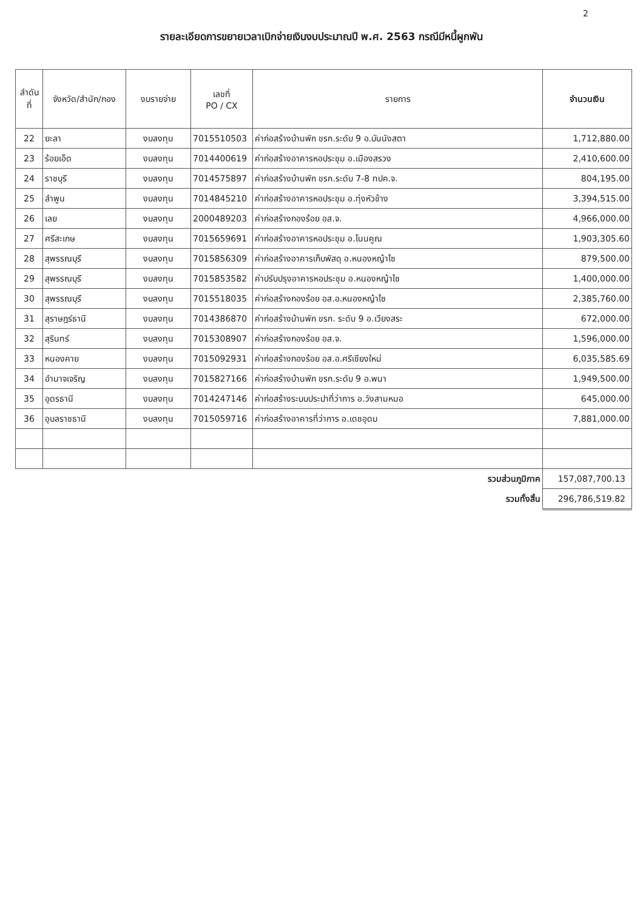2
รายละเอียดการขยายเวลาเบิกจ่ายเงินงบประมาณปี พ.ศ. 2563 กรณีมีหนี้ผูกพัน
| ลำดับ ที่ | จังหวัด/สำนัก/กอง | งบรายจ่าย | เลขที่ PO / CX | รายการ | จำนวนเงิน |
| --- | --- | --- | --- | --- | --- |
| 22 | ยะลา | งบลงทุน | 7015510503 | ค่าก่อสร้างบ้านพัก ขรก.ระดับ 9 อ.บันนังสตา | 1,712,880.00 |
| 23 | ร้อยเอ็ด | งบลงทุน | 7014400619 | ค่าก่อสร้างอาคารหอประชุม อ.เมืองสรวง | 2,410,600.00 |
| 24 | ราชบุรี | งบลงทุน | 7014575897 | ค่าก่อสร้างบ้านพัก ขรก.ระดับ 7-8 ทปค.จ. | 804,195.00 |
| 25 | ลำพูน | งบลงทุน | 7014845210 | ค่าก่อสร้างอาคารหอประชุม อ.ทุ่งหัวช้าง | 3,394,515.00 |
| 26 | เลย | งบลงทุน | 2000489203 | ค่าก่อสร้างกองร้อย อส.จ. | 4,966,000.00 |
| 27 | ศรีสะเกษ | งบลงทุน | 7015659691 | ค่าก่อสร้างอาคารหอประชุม อ.โนนคูณ | 1,903,305.60 |
| 28 | สุพรรณบุรี | งบลงทุน | 7015856309 | ค่าก่อสร้างอาคารเก็บพัสดุ อ.หนองหญ้าไซ | 879,500.00 |
| 29 | สุพรรณบุรี | งบลงทุน | 7015853582 | ค่าปรับปรุงอาคารหอประชุม อ.หนองหญ้าไซ | 1,400,000.00 |
| 30 | สุพรรณบุรี | งบลงทุน | 7015518035 | ค่าก่อสร้างกองร้อย อส.อ.หนองหญ้าไซ | 2,385,760.00 |
| 31 | สุราษฎร์ธานี | งบลงทุน | 7014386870 | ค่าก่อสร้างบ้านพัก ขรก. ระดับ 9 อ.เวียงสระ | 672,000.00 |
| 32 | สุรินทร์ | งบลงทุน | 7015308907 | ค่าก่อสร้างกองร้อย อส.จ. | 1,596,000.00 |
| 33 | หนองคาย | งบลงทุน | 7015092931 | ค่าก่อสร้างกองร้อย อส.อ.ศรีเชียงใหม่ | 6,035,585.69 |
| 34 | อำนาจเจริญ | งบลงทุน | 7015827166 | ค่าก่อสร้างบ้านพัก ขรก.ระดับ 9 อ.พนา | 1,949,500.00 |
| 35 | อุดรธานี | งบลงทุน | 7014247146 | ค่าก่อสร้างระบบประปาที่ว่าการ อ.วังสามหมอ | 645,000.00 |
| 36 | อุบลราชธานี | งบลงทุน | 7015059716 | ค่าก่อสร้างอาคารที่ว่าการ อ.เดชอุดม | 7,881,000.00 |
| รวมส่วนภูมิภาค | | | | | 157,087,700.13 |
| รวมทั้งสิ้น | | | | | 296,786,519.82 |